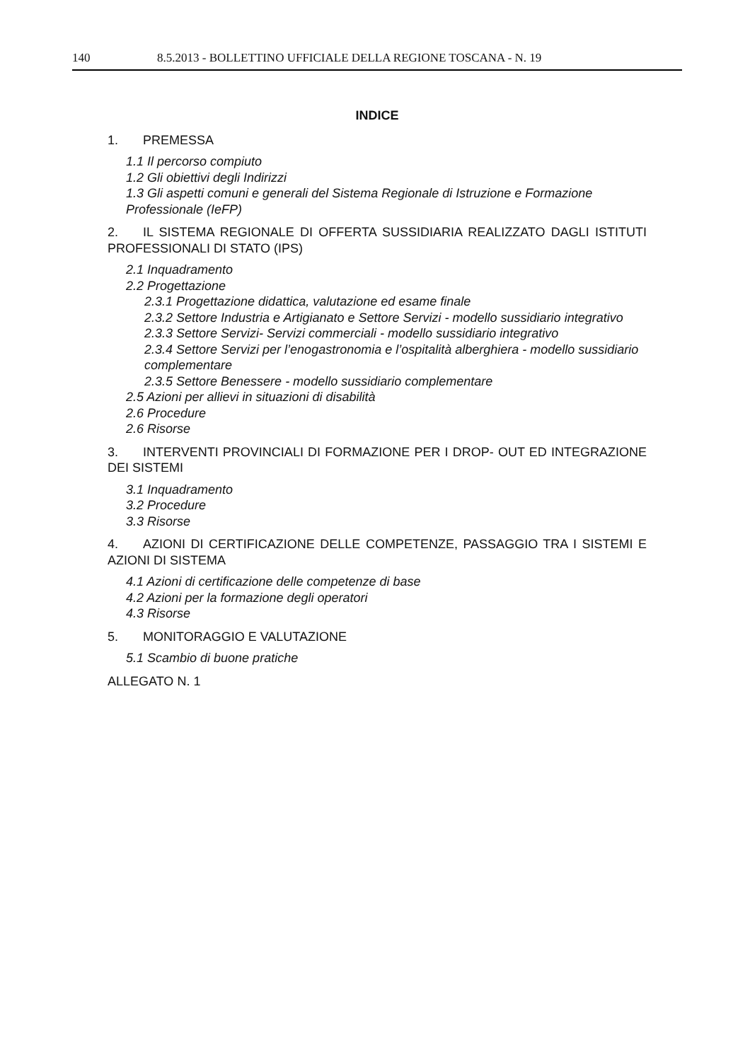140 8.5.2013 - BOLLETTINO UFFICIALE DELLA REGIONE TOSCANA - N. 19
INDICE
1. PREMESSA
1.1 Il percorso compiuto
1.2 Gli obiettivi degli Indirizzi
1.3 Gli aspetti comuni e generali del Sistema Regionale di Istruzione e Formazione Professionale (IeFP)
2. IL SISTEMA REGIONALE DI OFFERTA SUSSIDIARIA REALIZZATO DAGLI ISTITUTI PROFESSIONALI DI STATO (IPS)
2.1 Inquadramento
2.2 Progettazione
2.3.1 Progettazione didattica, valutazione ed esame finale
2.3.2 Settore Industria e Artigianato e Settore Servizi - modello sussidiario integrativo
2.3.3 Settore Servizi- Servizi commerciali - modello sussidiario integrativo
2.3.4 Settore Servizi per l’enogastronomia e l’ospitalità alberghiera - modello sussidiario complementare
2.3.5 Settore Benessere - modello sussidiario complementare
2.5 Azioni per allievi in situazioni di disabilità
2.6 Procedure
2.6 Risorse
3. INTERVENTI PROVINCIALI DI FORMAZIONE PER I DROP- OUT ED INTEGRAZIONE DEI SISTEMI
3.1 Inquadramento
3.2 Procedure
3.3 Risorse
4. AZIONI DI CERTIFICAZIONE DELLE COMPETENZE, PASSAGGIO TRA I SISTEMI E AZIONI DI SISTEMA
4.1 Azioni di certificazione delle competenze di base
4.2 Azioni per la formazione degli operatori
4.3 Risorse
5. MONITORAGGIO E VALUTAZIONE
5.1 Scambio di buone pratiche
ALLEGATO N. 1